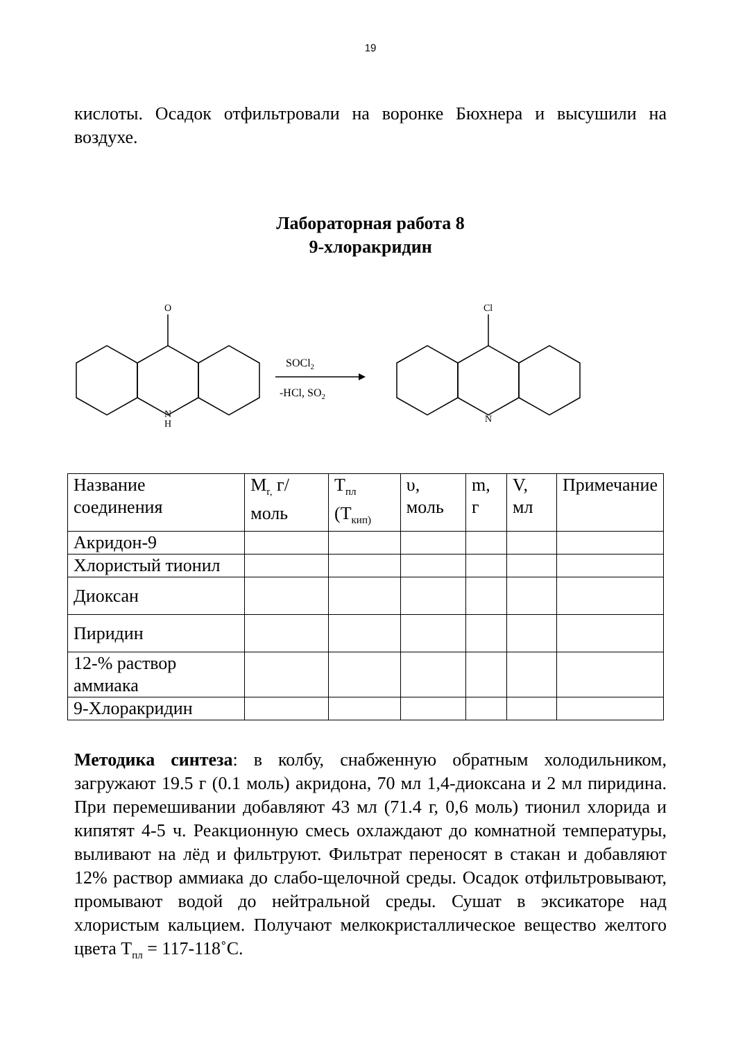19
кислоты. Осадок отфильтровали на воронке Бюхнера и высушили на воздухе.
Лабораторная работа 8
9-хлоракридин
O
N
H
Cl
N
SOCl2
-HCl, SO2
| Название соединения | M<sub>r,</sub> г/моль | T<sub>пл</sub> (T<sub>кип)</sub> | υ, моль | m, г | V, мл | Примечание |
| Акридон-9 | | | | | | |
| Хлористый тионил | | | | | | |
| Диоксан | | | | | | |
| Пиридин | | | | | | |
| 12-% раствор аммиака | | | | | | |
| 9-Хлоракридин | | | | | | |
Методика синтеза: в колбу, снабженную обратным холодильником, загружают 19.5 г (0.1 моль) акридона, 70 мл 1,4-диоксана и 2 мл пиридина. При перемешивании добавляют 43 мл (71.4 г, 0,6 моль) тионил хлорида и кипятят 4-5 ч. Реакционную смесь охлаждают до комнатной температуры, выливают на лёд и фильтруют. Фильтрат переносят в стакан и добавляют 12% раствор аммиака до слабо-щелочной среды. Осадок отфильтровывают, промывают водой до нейтральной среды. Сушат в эксикаторе над хлористым кальцием. Получают мелкокристаллическое вещество желтого цвета T<sub>пл</sub> = 117-118˚С.